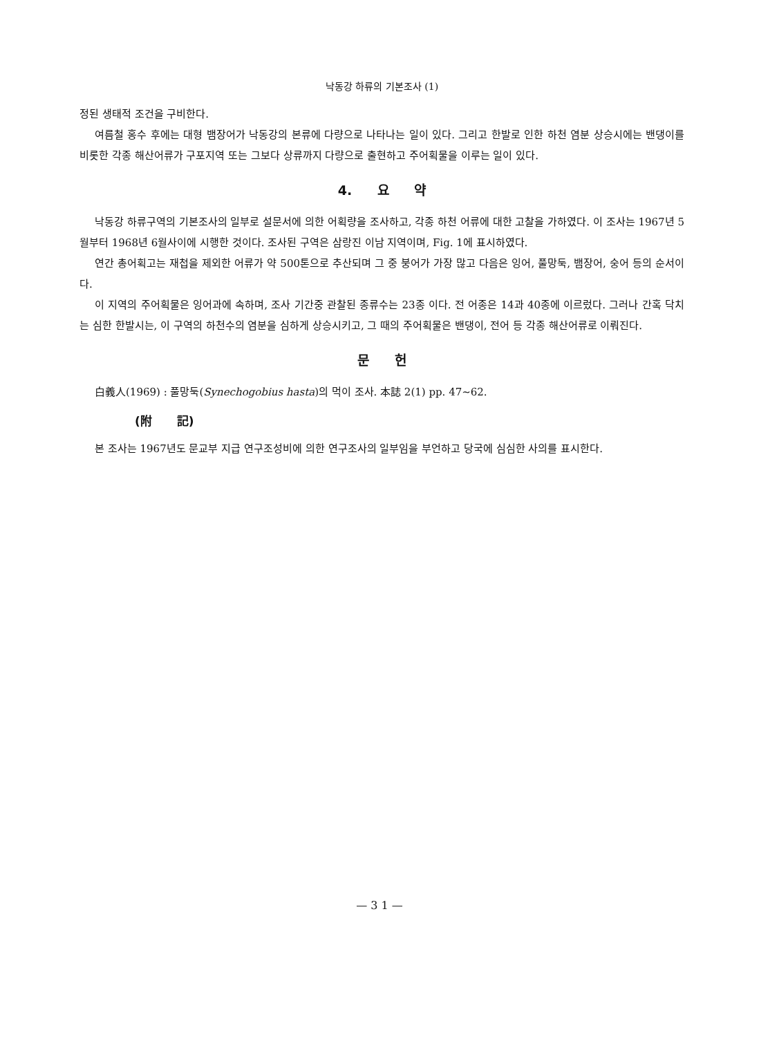낙동강 하류의 기본조사 (1)
정된 생태적 조건을 구비한다.
여름철 홍수 후에는 대형 뱀장어가 낙동강의 본류에 다량으로 나타나는 일이 있다. 그리고 한발로 인한 하천 염분 상승시에는 밴댕이를 비롯한 각종 해산어류가 구포지역 또는 그보다 상류까지 다량으로 출현하고 주어획물을 이루는 일이 있다.
4. 요 약
낙동강 하류구역의 기본조사의 일부로 설문서에 의한 어획량을 조사하고, 각종 하천 어류에 대한 고찰을 가하였다. 이 조사는 1967년 5월부터 1968년 6월사이에 시행한 것이다. 조사된 구역은 삼랑진 이남 지역이며, Fig. 1에 표시하였다.
연간 총어획고는 재첩을 제외한 어류가 약 500톤으로 추산되며 그 중 붕어가 가장 많고 다음은 잉어, 풀망둑, 뱀장어, 숭어 등의 순서이다.
이 지역의 주어획물은 잉어과에 속하며, 조사 기간중 관찰된 종류수는 23종 이다. 전 어종은 14과 40종에 이르렀다. 그러나 간혹 닥치는 심한 한발시는, 이 구역의 하천수의 염분을 심하게 상승시키고, 그 때의 주어획물은 밴댕이, 전어 등 각종 해산어류로 이뤄진다.
문 헌
白義人(1969) : 풀망둑(Synechogobius hasta)의 먹이 조사. 本誌 2(1) pp. 47∼62.
(附 記)
본 조사는 1967년도 문교부 지급 연구조성비에 의한 연구조사의 일부임을 부언하고 당국에 심심한 사의를 표시한다.
— 3 1 —